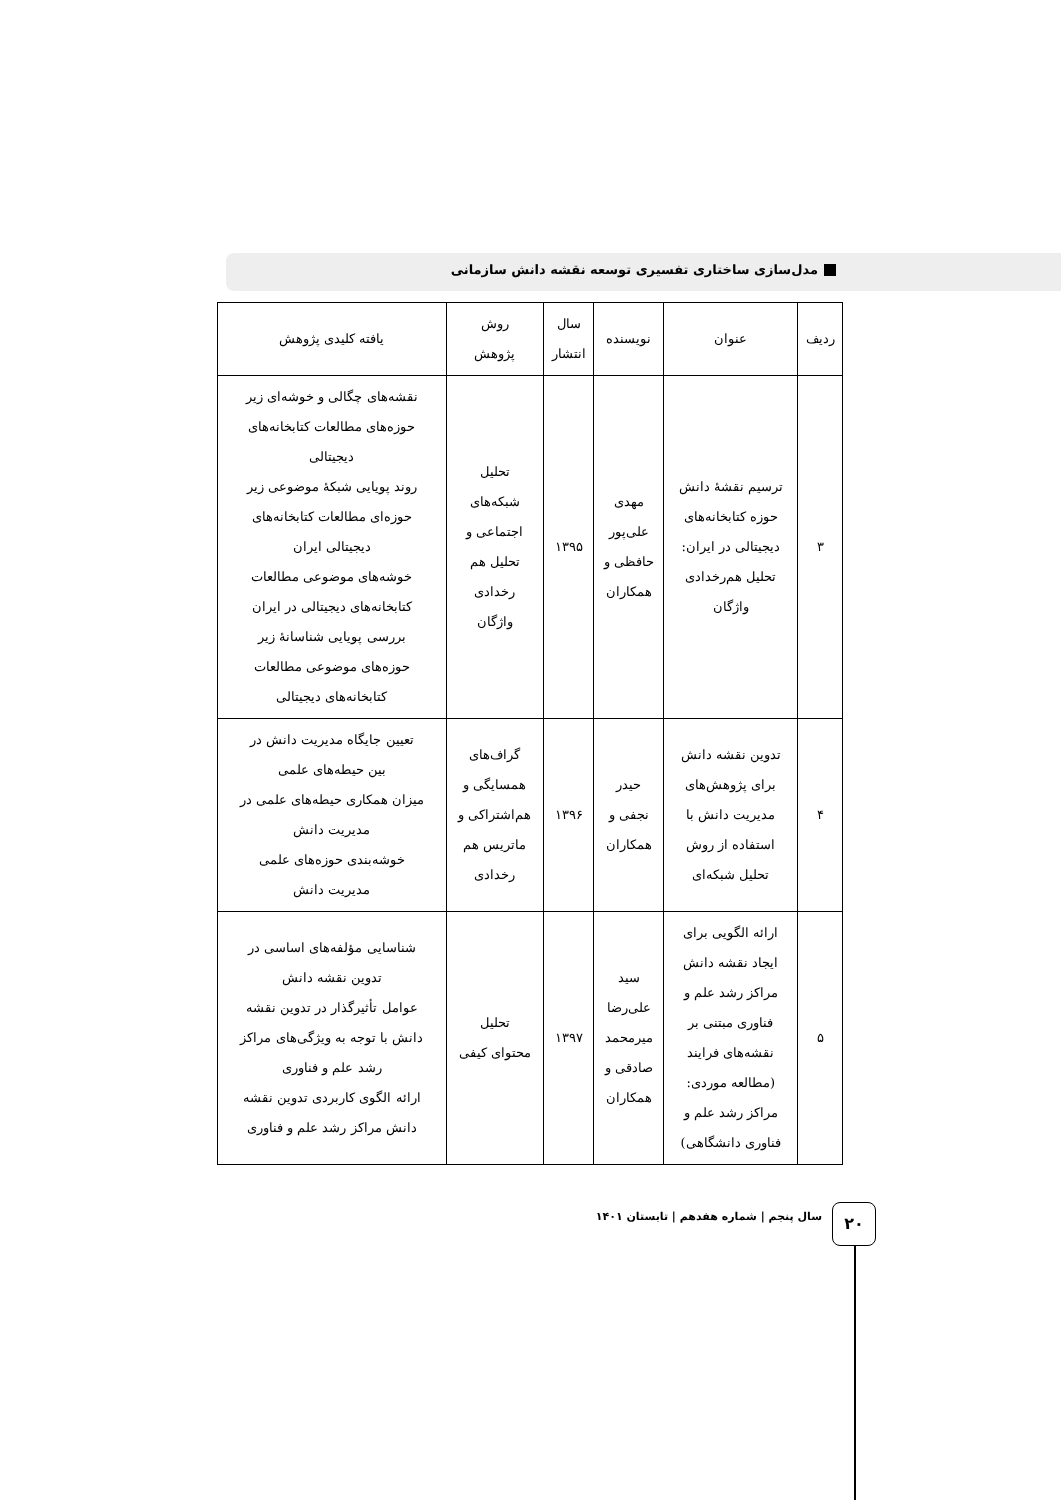مدل‌سازی ساختاری تفسیری توسعه نقشه دانش سازمانی
| ردیف | عنوان | نویسنده | سال انتشار | روش پژوهش | یافته کلیدی پژوهش |
| --- | --- | --- | --- | --- | --- |
| ۳ | ترسیم نقشهٔ دانش حوزه کتابخانه‌های دیجیتالی در ایران: تحلیل هم‌رخدادی واژگان | مهدی علی‌پور حافظی و همکاران | ۱۳۹۵ | تحلیل شبکه‌های اجتماعی و تحلیل هم رخدادی واژگان | نقشه‌های چگالی و خوشه‌ای زیر حوزه‌های مطالعات کتابخانه‌های دیجیتالی روند پویایی شبکهٔ موضوعی زیر حوزه‌ای مطالعات کتابخانه‌های دیجیتالی ایران خوشه‌های موضوعی مطالعات کتابخانه‌های دیجیتالی در ایران بررسی پویایی شناسانهٔ زیر حوزه‌های موضوعی مطالعات کتابخانه‌های دیجیتالی |
| ۴ | تدوین نقشه دانش برای پژوهش‌های مدیریت دانش با استفاده از روش تحلیل شبکه‌ای | حیدر نجفی و همکاران | ۱۳۹۶ | گراف‌های همسایگی و هم‌اشتراکی و ماتریس هم رخدادی | تعیین جایگاه مدیریت دانش در بین حیطه‌های علمی میزان همکاری حیطه‌های علمی در مدیریت دانش خوشه‌بندی حوزه‌های علمی مدیریت دانش |
| ۵ | ارائه الگویی برای ایجاد نقشه دانش مراکز رشد علم و فناوری مبتنی بر نقشه‌های فرایند (مطالعه موردی: مراکز رشد علم و فناوری دانشگاهی) | سید علی‌رضا میرمحمد صادقی و همکاران | ۱۳۹۷ | تحلیل محتوای کیفی | شناسایی مؤلفه‌های اساسی در تدوین نقشه دانش عوامل تأثیرگذار در تدوین نقشه دانش با توجه به ویژگی‌های مراکز رشد علم و فناوری ارائه الگوی کاربردی تدوین نقشه دانش مراکز رشد علم و فناوری |
۲۰
سال پنجم | شماره هفدهم | تابستان ۱۴۰۱